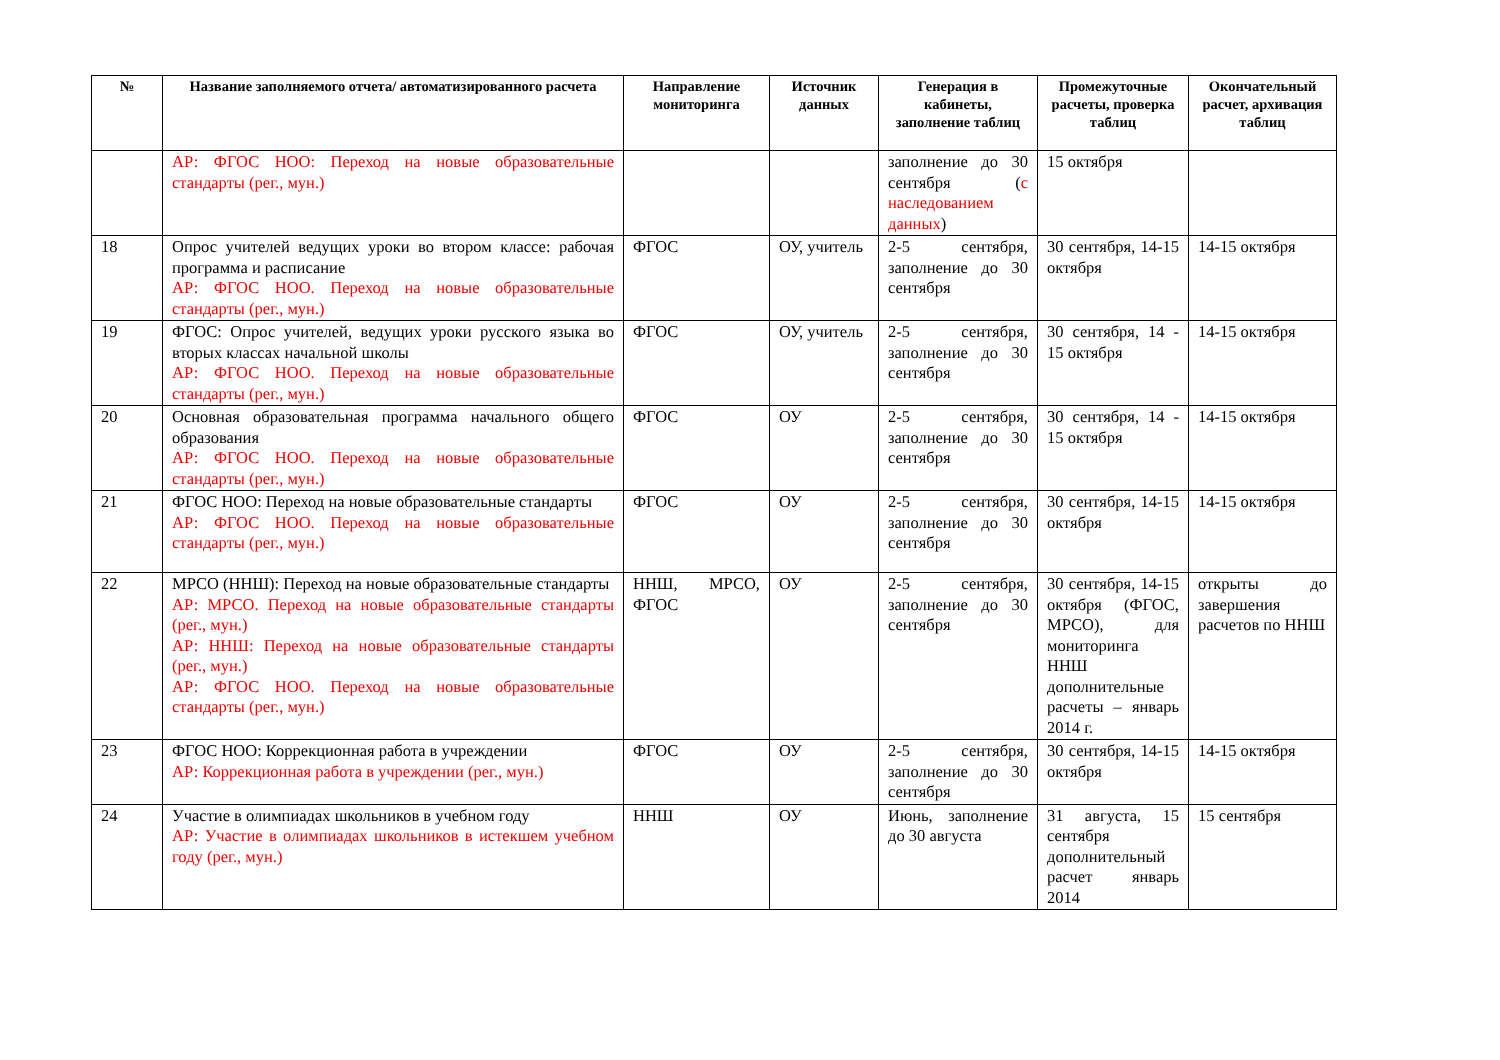| № | Название заполняемого отчета/ автоматизированного расчета | Направление мониторинга | Источник данных | Генерация в кабинеты, заполнение таблиц | Промежуточные расчеты, проверка таблиц | Окончательный расчет, архивация таблиц |
| --- | --- | --- | --- | --- | --- | --- |
| | АР: ФГОС НОО: Переход на новые образовательные стандарты (рег., мун.) | | | заполнение до 30 сентября ( с наследованием данных ) | 15 октября | |
| 18 | Опрос учителей ведущих уроки во втором классе: рабочая программа и расписание АР: ФГОС НОО. Переход на новые образовательные стандарты (рег., мун.) | ФГОС | ОУ, учитель | 2-5 сентября, заполнение до 30 сентября | 30 сентября, 14-15 октября | 14-15 октября |
| 19 | ФГОС: Опрос учителей, ведущих уроки русского языка во вторых классах начальной школы АР: ФГОС НОО. Переход на новые образовательные стандарты (рег., мун.) | ФГОС | ОУ, учитель | 2-5 сентября, заполнение до 30 сентября | 30 сентября, 14 - 15 октября | 14-15 октября |
| 20 | Основная образовательная программа начального общего образования АР: ФГОС НОО. Переход на новые образовательные стандарты (рег., мун.) | ФГОС | ОУ | 2-5 сентября, заполнение до 30 сентября | 30 сентября, 14 - 15 октября | 14-15 октября |
| 21 | ФГОС НОО: Переход на новые образовательные стандарты АР: ФГОС НОО. Переход на новые образовательные стандарты (рег., мун.) | ФГОС | ОУ | 2-5 сентября, заполнение до 30 сентября | 30 сентября, 14-15 октября | 14-15 октября |
| 22 | МРСО (ННШ): Переход на новые образовательные стандарты АР: МРСО. Переход на новые образовательные стандарты (рег., мун.) АР: ННШ: Переход на новые образовательные стандарты (рег., мун.) АР: ФГОС НОО. Переход на новые образовательные стандарты (рег., мун.) | ННШ, МРСО, ФГОС | ОУ | 2-5 сентября, заполнение до 30 сентября | 30 сентября, 14-15 октября (ФГОС, МРСО), для мониторинга ННШ дополнительные расчеты – январь 2014 г. | открыты до завершения расчетов по ННШ |
| 23 | ФГОС НОО: Коррекционная работа в учреждении АР: Коррекционная работа в учреждении (рег., мун.) | ФГОС | ОУ | 2-5 сентября, заполнение до 30 сентября | 30 сентября, 14-15 октября | 14-15 октября |
| 24 | Участие в олимпиадах школьников в учебном году АР: Участие в олимпиадах школьников в истекшем учебном году (рег., мун.) | ННШ | ОУ | Июнь, заполнение до 30 августа | 31 августа, 15 сентября дополнительный расчет январь 2014 | 15 сентября |